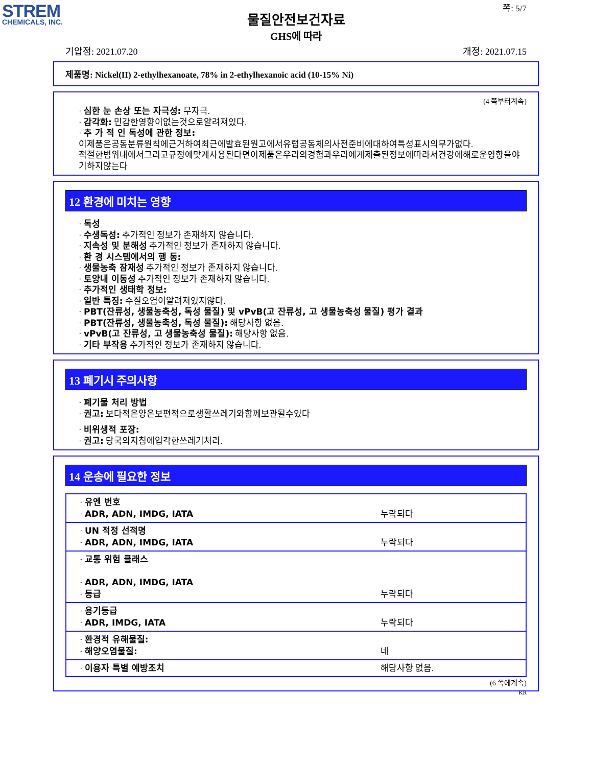STREM
CHEMICALS, INC.
쪽: 5/7
물질안전보건자료
GHS에 따라
기압점: 2021.07.20 개정: 2021.07.15
제품명: Nickel(II) 2-ethylhexanoate, 78% in 2-ethylhexanoic acid (10-15% Ni)
(4 쪽부터계속)
· 심한 눈 손상 또는 자극성: 무자극.
· 감각화: 민감한영향이없는것으로알려져있다.
· 추 가 적 인 독성에 관한 정보:
이제품은공동분류원칙에근거하여최근에발효된원고에서유럽공동체의사전준비에대하여특성표시의무가없다.
적절한범위내에서그리고규정에맞게사용된다면이제품은우리의경험과우리에게제출된정보에따라서건강에해로운영향을야기하지않는다
12 환경에 미치는 영향
· 독성
· 수생독성: 추가적인 정보가 존재하지 않습니다.
· 지속성 및 분해성 추가적인 정보가 존재하지 않습니다.
· 환 경 시스템에서의 행 동:
· 생물농축 잠재성 추가적인 정보가 존재하지 않습니다.
· 토양내 이동성 추가적인 정보가 존재하지 않습니다.
· 추가적인 생태학 정보:
· 일반 특징: 수질오염이알려져있지않다.
· PBT(잔류성, 생물농축성, 독성 물질) 및 vPvB(고 잔류성, 고 생물농축성 물질) 평가 결과
· PBT(잔류성, 생물농축성, 독성 물질): 해당사항 없음.
· vPvB(고 잔류성, 고 생물농축성 물질): 해당사항 없음.
· 기타 부작용 추가적인 정보가 존재하지 않습니다.
13 폐기시 주의사항
· 폐기물 처리 방법
· 권고: 보다적은양은보편적으로생활쓰레기와함께보관될수있다
· 비위생적 포장:
· 권고: 당국의지침에입각한쓰레기처리.
14 운송에 필요한 정보
| · 유엔 번호 · ADR, ADN, IMDG, IATA | 누락되다 |
| · UN 적정 선적명 · ADR, ADN, IMDG, IATA | 누락되다 |
| · 교통 위험 클래스 · ADR, ADN, IMDG, IATA · 등급 | 누락되다 |
| · 용기등급 · ADR, IMDG, IATA | 누락되다 |
| · 환경적 유해물질: · 해양오염물질: | 네 |
| · 이용자 특별 예방조치 | 해당사항 없음. |
(6 쪽에계속)
KR